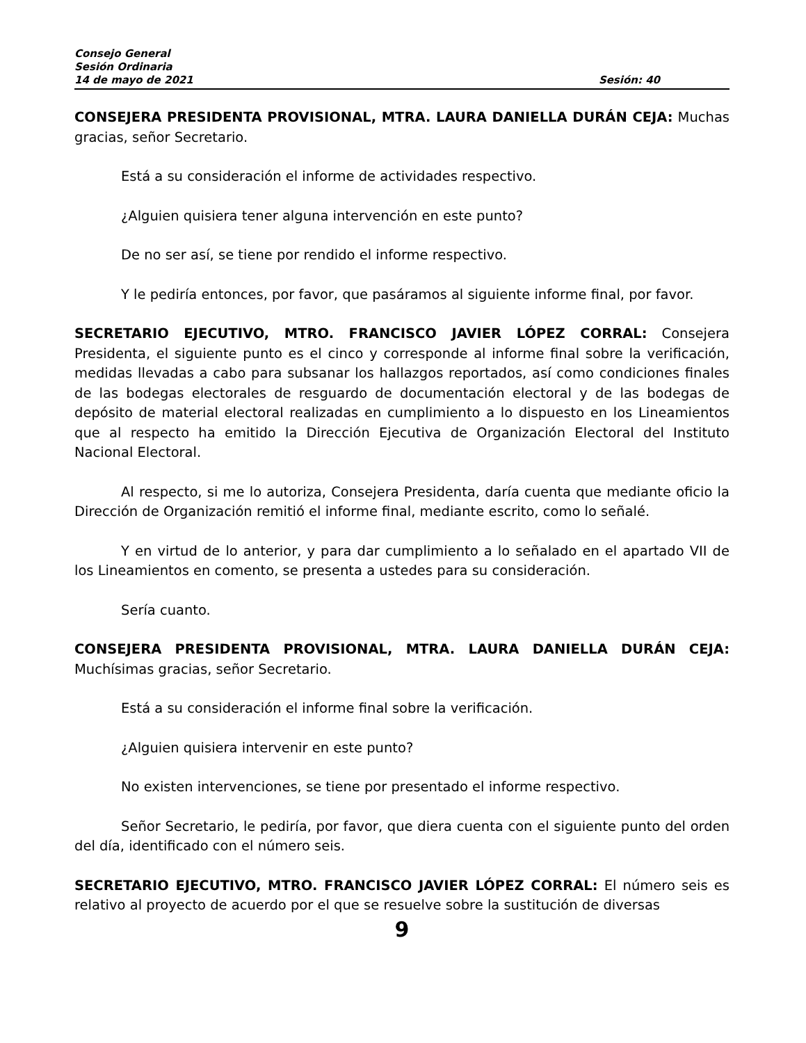Consejo General
Sesión Ordinaria
14 de mayo de 2021 Sesión: 40
CONSEJERA PRESIDENTA PROVISIONAL, MTRA. LAURA DANIELLA DURÁN CEJA: Muchas gracias, señor Secretario.
Está a su consideración el informe de actividades respectivo.
¿Alguien quisiera tener alguna intervención en este punto?
De no ser así, se tiene por rendido el informe respectivo.
Y le pediría entonces, por favor, que pasáramos al siguiente informe final, por favor.
SECRETARIO EJECUTIVO, MTRO. FRANCISCO JAVIER LÓPEZ CORRAL: Consejera Presidenta, el siguiente punto es el cinco y corresponde al informe final sobre la verificación, medidas llevadas a cabo para subsanar los hallazgos reportados, así como condiciones finales de las bodegas electorales de resguardo de documentación electoral y de las bodegas de depósito de material electoral realizadas en cumplimiento a lo dispuesto en los Lineamientos que al respecto ha emitido la Dirección Ejecutiva de Organización Electoral del Instituto Nacional Electoral.
Al respecto, si me lo autoriza, Consejera Presidenta, daría cuenta que mediante oficio la Dirección de Organización remitió el informe final, mediante escrito, como lo señalé.
Y en virtud de lo anterior, y para dar cumplimiento a lo señalado en el apartado VII de los Lineamientos en comento, se presenta a ustedes para su consideración.
Sería cuanto.
CONSEJERA PRESIDENTA PROVISIONAL, MTRA. LAURA DANIELLA DURÁN CEJA: Muchísimas gracias, señor Secretario.
Está a su consideración el informe final sobre la verificación.
¿Alguien quisiera intervenir en este punto?
No existen intervenciones, se tiene por presentado el informe respectivo.
Señor Secretario, le pediría, por favor, que diera cuenta con el siguiente punto del orden del día, identificado con el número seis.
SECRETARIO EJECUTIVO, MTRO. FRANCISCO JAVIER LÓPEZ CORRAL: El número seis es relativo al proyecto de acuerdo por el que se resuelve sobre la sustitución de diversas
9